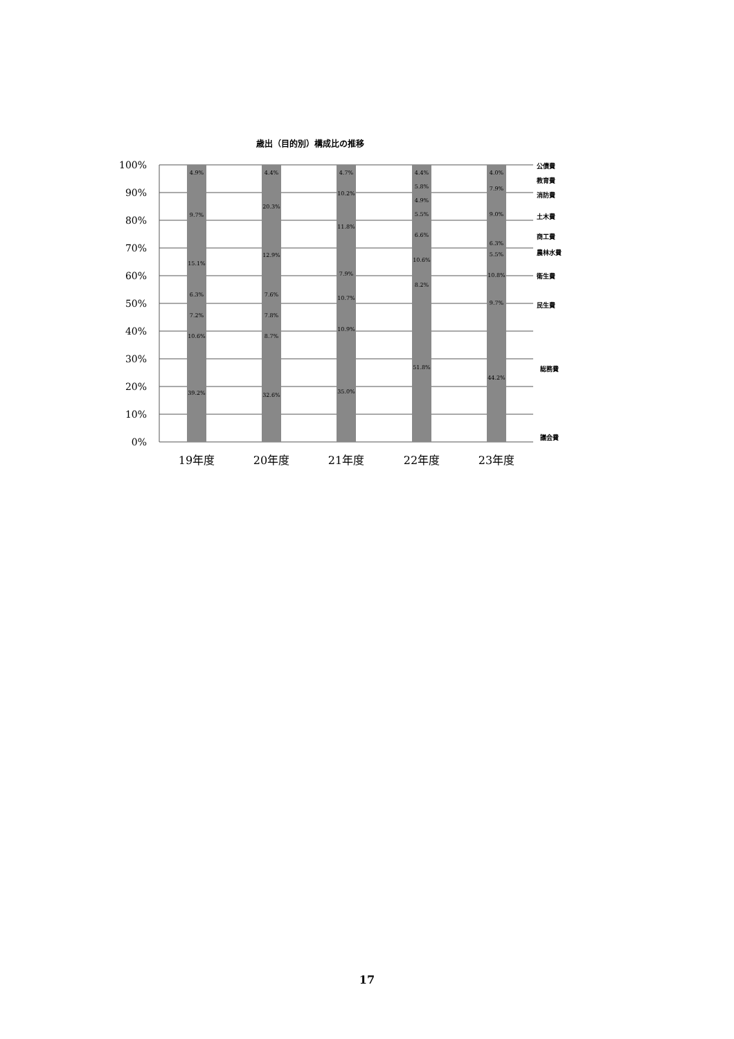歳出（目的別）構成比の推移
100%
90%
80%
70%
60%
50%
40%
30%
20%
10%
0%
4.9%
9.7%
15.1%
6.3%
7.2%
10.6%
39.2%
4.4%
20.3%
12.9%
7.6%
7.8%
8.7%
32.6%
4.7%
10.2%
11.8%
7.9%
10.7%
10.9%
35.0%
4.4%
5.8%
4.9%
5.5%
6.6%
10.6%
8.2%
51.8%
4.0%
7.9%
9.0%
6.3%
5.5%
10.8%
9.7%
44.2%
公債費
教育費
消防費
土木費
商工費
農林水費
衛生費
民生費
総務費
議会費
19年度
20年度
21年度
22年度
23年度
17